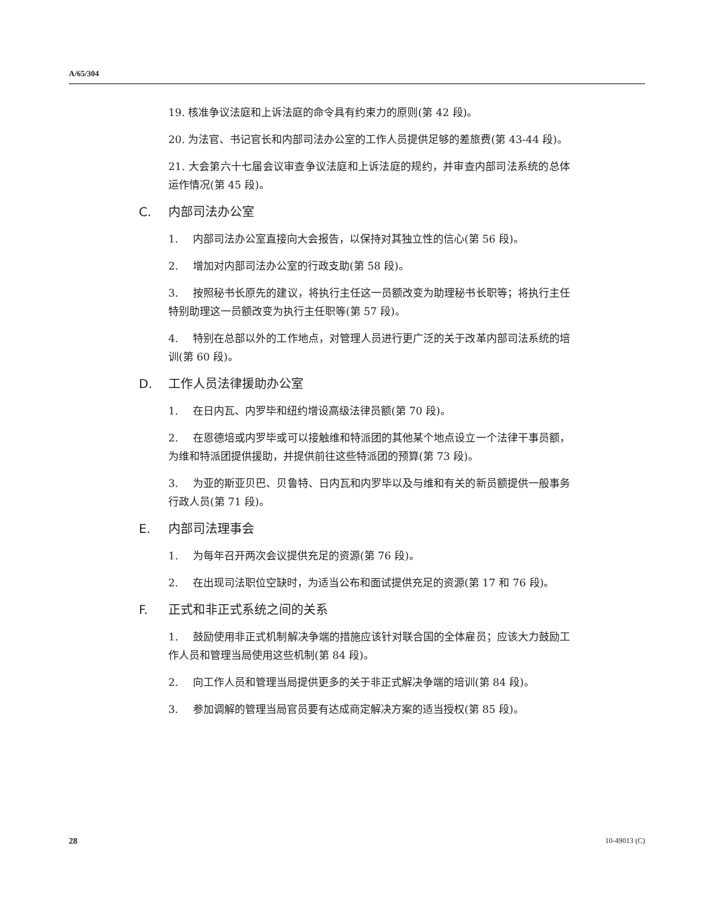A/65/304
19. 核准争议法庭和上诉法庭的命令具有约束力的原则(第 42 段)。
20. 为法官、书记官长和内部司法办公室的工作人员提供足够的差旅费(第 43-44 段)。
21. 大会第六十七届会议审查争议法庭和上诉法庭的规约，并审查内部司法系统的总体运作情况(第 45 段)。
C. 内部司法办公室
1. 内部司法办公室直接向大会报告，以保持对其独立性的信心(第 56 段)。
2. 增加对内部司法办公室的行政支助(第 58 段)。
3. 按照秘书长原先的建议，将执行主任这一员额改变为助理秘书长职等；将执行主任特别助理这一员额改变为执行主任职等(第 57 段)。
4. 特别在总部以外的工作地点，对管理人员进行更广泛的关于改革内部司法系统的培训(第 60 段)。
D. 工作人员法律援助办公室
1. 在日内瓦、内罗毕和纽约增设高级法律员额(第 70 段)。
2. 在恩德培或内罗毕或可以接触维和特派团的其他某个地点设立一个法律干事员额，为维和特派团提供援助，并提供前往这些特派团的预算(第 73 段)。
3. 为亚的斯亚贝巴、贝鲁特、日内瓦和内罗毕以及与维和有关的新员额提供一般事务行政人员(第 71 段)。
E. 内部司法理事会
1. 为每年召开两次会议提供充足的资源(第 76 段)。
2. 在出现司法职位空缺时，为适当公布和面试提供充足的资源(第 17 和 76 段)。
F. 正式和非正式系统之间的关系
1. 鼓励使用非正式机制解决争端的措施应该针对联合国的全体雇员；应该大力鼓励工作人员和管理当局使用这些机制(第 84 段)。
2. 向工作人员和管理当局提供更多的关于非正式解决争端的培训(第 84 段)。
3. 参加调解的管理当局官员要有达成商定解决方案的适当授权(第 85 段)。
28 10-49013 (C)